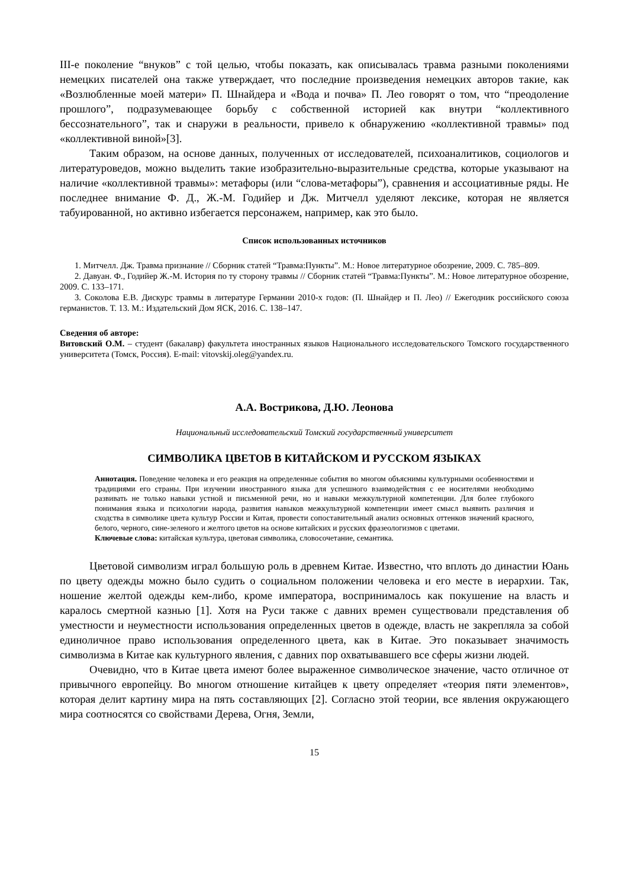III-е поколение “внуков” с той целью, чтобы показать, как описывалась травма разными поколениями немецких писателей она также утверждает, что последние произведения немецких авторов такие, как «Возлюбленные моей матери» П. Шнайдера и «Вода и почва» П. Лео говорят о том, что “преодоление прошлого”, подразумевающее борьбу с собственной историей как внутри “коллективного бессознательного”, так и снаружи в реальности, привело к обнаружению «коллективной травмы» под «коллективной виной»[3].
Таким образом, на основе данных, полученных от исследователей, психоаналитиков, социологов и литературоведов, можно выделить такие изобразительно-выразительные средства, которые указывают на наличие «коллективной травмы»: метафоры (или “слова-метафоры”), сравнения и ассоциативные ряды. Не последнее внимание Ф. Д., Ж.-М. Годийер и Дж. Митчелл уделяют лексике, которая не является табуированной, но активно избегается персонажем, например, как это было.
Список использованных источников
1. Митчелл. Дж. Травма признание // Сборник статей “Травма:Пункты”. М.: Новое литературное обозрение, 2009. С. 785–809.
2. Давуан. Ф., Годийер Ж.-М. История по ту сторону травмы // Сборник статей “Травма:Пункты”. М.: Новое литературное обозрение, 2009. С. 133–171.
3. Соколова Е.В. Дискурс травмы в литературе Германии 2010-х годов: (П. Шнайдер и П. Лео) // Ежегодник российского союза германистов. Т. 13. М.: Издательский Дом ЯСК, 2016. С. 138–147.
Сведения об авторе:
Витовский О.М. – студент (бакалавр) факультета иностранных языков Национального исследовательского Томского государственного университета (Томск, Россия). E-mail: vitovskij.oleg@yandex.ru.
А.А. Вострикова, Д.Ю. Леонова
Национальный исследовательский Томский государственный университет
СИМВОЛИКА ЦВЕТОВ В КИТАЙСКОМ И РУССКОМ ЯЗЫКАХ
Аннотация. Поведение человека и его реакция на определенные события во многом объяснимы культурными особенностями и традициями его страны. При изучении иностранного языка для успешного взаимодействия с ее носителями необходимо развивать не только навыки устной и письменной речи, но и навыки межкультурной компетенции. Для более глубокого понимания языка и психологии народа, развития навыков межкультурной компетенции имеет смысл выявить различия и сходства в символике цвета культур России и Китая, провести сопоставительный анализ основных оттенков значений красного, белого, черного, сине-зеленого и желтого цветов на основе китайских и русских фразеологизмов с цветами.
Ключевые слова: китайская культура, цветовая символика, словосочетание, семантика.
Цветовой символизм играл большую роль в древнем Китае. Известно, что вплоть до династии Юань по цвету одежды можно было судить о социальном положении человека и его месте в иерархии. Так, ношение желтой одежды кем-либо, кроме императора, воспринималось как покушение на власть и каралось смертной казнью [1]. Хотя на Руси также с давних времен существовали представления об уместности и неуместности использования определенных цветов в одежде, власть не закрепляла за собой единоличное право использования определенного цвета, как в Китае. Это показывает значимость символизма в Китае как культурного явления, с давних пор охватывавшего все сферы жизни людей.
Очевидно, что в Китае цвета имеют более выраженное символическое значение, часто отличное от привычного европейцу. Во многом отношение китайцев к цвету определяет «теория пяти элементов», которая делит картину мира на пять составляющих [2]. Согласно этой теории, все явления окружающего мира соотносятся со свойствами Дерева, Огня, Земли,
15